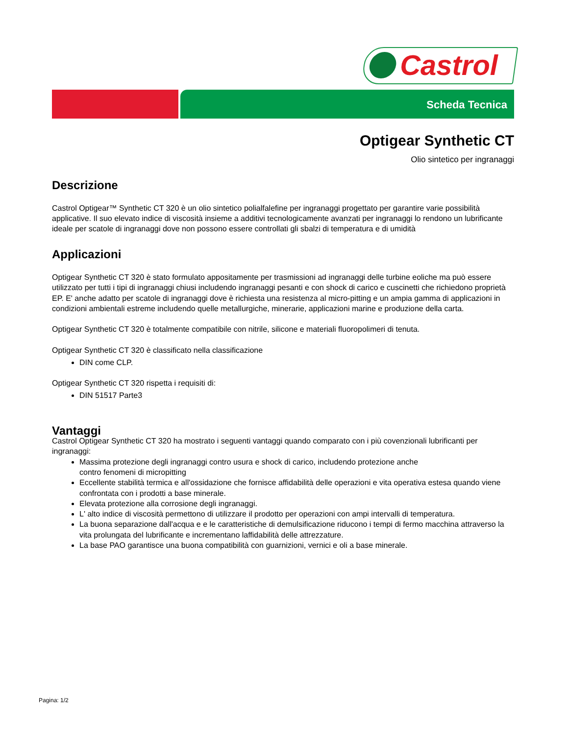Castrol
Scheda Tecnica
Optigear Synthetic CT
Olio sintetico per ingranaggi
Descrizione
Castrol Optigear™ Synthetic CT 320 è un olio sintetico polialfalefine per ingranaggi progettato per garantire varie possibilità applicative. Il suo elevato indice di viscosità insieme a additivi tecnologicamente avanzati per ingranaggi lo rendono un lubrificante ideale per scatole di ingranaggi dove non possono essere controllati gli sbalzi di temperatura e di umidità
Applicazioni
Optigear Synthetic CT 320 è stato formulato appositamente per trasmissioni ad ingranaggi delle turbine eoliche ma può essere utilizzato per tutti i tipi di ingranaggi chiusi includendo ingranaggi pesanti e con shock di carico e cuscinetti che richiedono proprietà EP. E' anche adatto per scatole di ingranaggi dove è richiesta una resistenza al micro-pitting e un ampia gamma di applicazioni in condizioni ambientali estreme includendo quelle metallurgiche, minerarie, applicazioni marine e produzione della carta.
Optigear Synthetic CT 320 è totalmente compatibile con nitrile, silicone e materiali fluoropolimeri di tenuta.
Optigear Synthetic CT 320 è classificato nella classificazione
DIN come CLP.
Optigear Synthetic CT 320 rispetta i requisiti di:
DIN 51517 Parte3
Vantaggi
Castrol Optigear Synthetic CT 320 ha mostrato i seguenti vantaggi quando comparato con i più covenzionali lubrificanti per ingranaggi:
Massima protezione degli ingranaggi contro usura e shock di carico, includendo protezione anche
contro fenomeni di micropitting
Eccellente stabilità termica e all'ossidazione che fornisce affidabilità delle operazioni e vita operativa estesa quando viene confrontata con i prodotti a base minerale.
Elevata protezione alla corrosione degli ingranaggi.
L' alto indice di viscosità permettono di utilizzare il prodotto per operazioni con ampi intervalli di temperatura.
La buona separazione dall'acqua e e le caratteristiche di demulsificazione riducono i tempi di fermo macchina attraverso la vita prolungata del lubrificante e incrementano laffidabilità delle attrezzature.
La base PAO garantisce una buona compatibilità con guarnizioni, vernici e oli a base minerale.
Pagina: 1/2